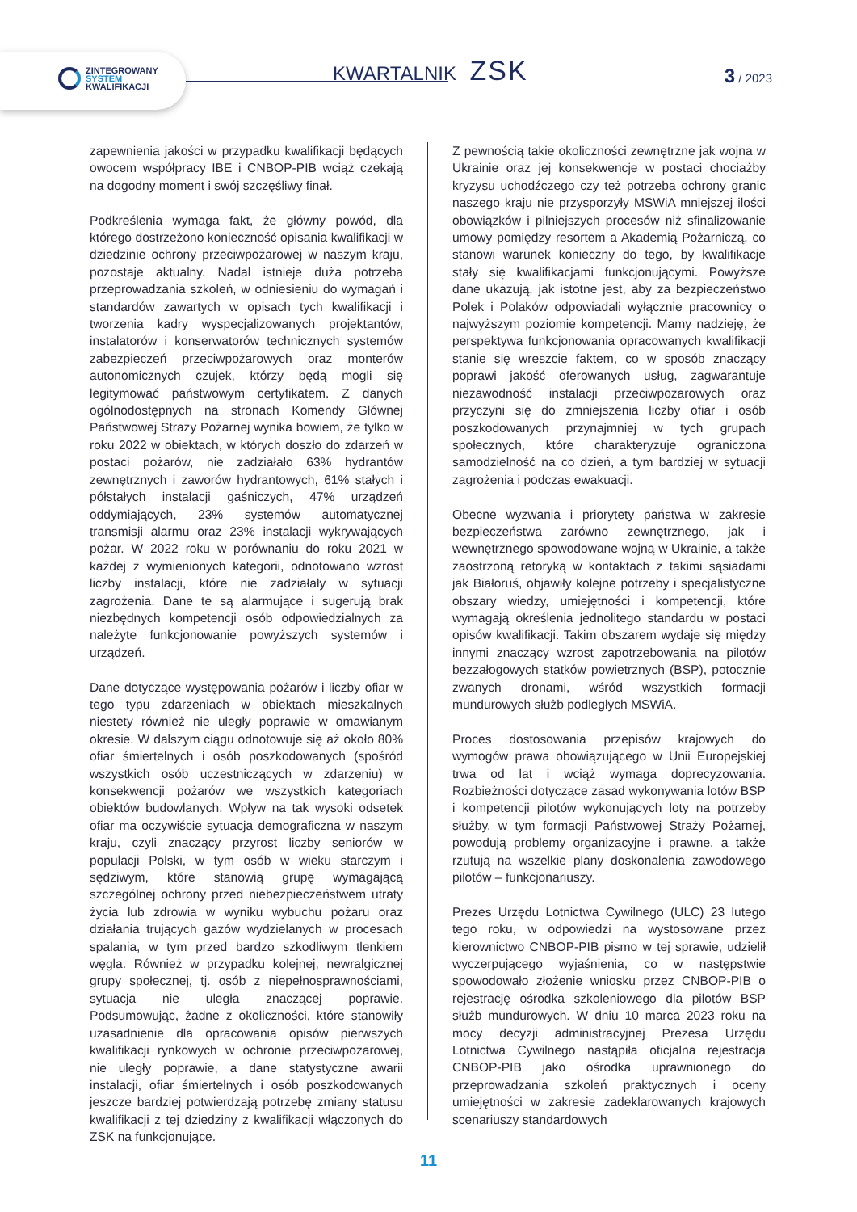ZINTEGROWANY
SYSTEM
KWALIFIKACJI
KWARTALNIK ZSK 3 / 2023
zapewnienia jakości w przypadku kwalifikacji będących owocem współpracy IBE i CNBOP-PIB wciąż czekają na dogodny moment i swój szczęśliwy finał.
Podkreślenia wymaga fakt, że główny powód, dla którego dostrzeżono konieczność opisania kwalifikacji w dziedzinie ochrony przeciwpożarowej w naszym kraju, pozostaje aktualny. Nadal istnieje duża potrzeba przeprowadzania szkoleń, w odniesieniu do wymagań i standardów zawartych w opisach tych kwalifikacji i tworzenia kadry wyspecjalizowanych projektantów, instalatorów i konserwatorów technicznych systemów zabezpieczeń przeciwpożarowych oraz monterów autonomicznych czujek, którzy będą mogli się legitymować państwowym certyfikatem. Z danych ogólnodostępnych na stronach Komendy Głównej Państwowej Straży Pożarnej wynika bowiem, że tylko w roku 2022 w obiektach, w których doszło do zdarzeń w postaci pożarów, nie zadziałało 63% hydrantów zewnętrznych i zaworów hydrantowych, 61% stałych i półstałych instalacji gaśniczych, 47% urządzeń oddymiających, 23% systemów automatycznej transmisji alarmu oraz 23% instalacji wykrywających pożar. W 2022 roku w porównaniu do roku 2021 w każdej z wymienionych kategorii, odnotowano wzrost liczby instalacji, które nie zadziałały w sytuacji zagrożenia. Dane te są alarmujące i sugerują brak niezbędnych kompetencji osób odpowiedzialnych za należyte funkcjonowanie powyższych systemów i urządzeń.
Dane dotyczące występowania pożarów i liczby ofiar w tego typu zdarzeniach w obiektach mieszkalnych niestety również nie uległy poprawie w omawianym okresie. W dalszym ciągu odnotowuje się aż około 80% ofiar śmiertelnych i osób poszkodowanych (spośród wszystkich osób uczestniczących w zdarzeniu) w konsekwencji pożarów we wszystkich kategoriach obiektów budowlanych. Wpływ na tak wysoki odsetek ofiar ma oczywiście sytuacja demograficzna w naszym kraju, czyli znaczący przyrost liczby seniorów w populacji Polski, w tym osób w wieku starczym i sędziwym, które stanowią grupę wymagającą szczególnej ochrony przed niebezpieczeństwem utraty życia lub zdrowia w wyniku wybuchu pożaru oraz działania trujących gazów wydzielanych w procesach spalania, w tym przed bardzo szkodliwym tlenkiem węgla. Również w przypadku kolejnej, newralgicznej grupy społecznej, tj. osób z niepełnosprawnościami, sytuacja nie uległa znaczącej poprawie. Podsumowując, żadne z okoliczności, które stanowiły uzasadnienie dla opracowania opisów pierwszych kwalifikacji rynkowych w ochronie przeciwpożarowej, nie uległy poprawie, a dane statystyczne awarii instalacji, ofiar śmiertelnych i osób poszkodowanych jeszcze bardziej potwierdzają potrzebę zmiany statusu kwalifikacji z tej dziedziny z kwalifikacji włączonych do ZSK na funkcjonujące.
Z pewnością takie okoliczności zewnętrzne jak wojna w Ukrainie oraz jej konsekwencje w postaci chociażby kryzysu uchodźczego czy też potrzeba ochrony granic naszego kraju nie przysporzyły MSWiA mniejszej ilości obowiązków i pilniejszych procesów niż sfinalizowanie umowy pomiędzy resortem a Akademią Pożarniczą, co stanowi warunek konieczny do tego, by kwalifikacje stały się kwalifikacjami funkcjonującymi. Powyższe dane ukazują, jak istotne jest, aby za bezpieczeństwo Polek i Polaków odpowiadali wyłącznie pracownicy o najwyższym poziomie kompetencji. Mamy nadzieję, że perspektywa funkcjonowania opracowanych kwalifikacji stanie się wreszcie faktem, co w sposób znaczący poprawi jakość oferowanych usług, zagwarantuje niezawodność instalacji przeciwpożarowych oraz przyczyni się do zmniejszenia liczby ofiar i osób poszkodowanych przynajmniej w tych grupach społecznych, które charakteryzuje ograniczona samodzielność na co dzień, a tym bardziej w sytuacji zagrożenia i podczas ewakuacji.
Obecne wyzwania i priorytety państwa w zakresie bezpieczeństwa zarówno zewnętrznego, jak i wewnętrznego spowodowane wojną w Ukrainie, a także zaostrzoną retoryką w kontaktach z takimi sąsiadami jak Białoruś, objawiły kolejne potrzeby i specjalistyczne obszary wiedzy, umiejętności i kompetencji, które wymagają określenia jednolitego standardu w postaci opisów kwalifikacji. Takim obszarem wydaje się między innymi znaczący wzrost zapotrzebowania na pilotów bezzałogowych statków powietrznych (BSP), potocznie zwanych dronami, wśród wszystkich formacji mundurowych służb podległych MSWiA.
Proces dostosowania przepisów krajowych do wymogów prawa obowiązującego w Unii Europejskiej trwa od lat i wciąż wymaga doprecyzowania. Rozbieżności dotyczące zasad wykonywania lotów BSP i kompetencji pilotów wykonujących loty na potrzeby służby, w tym formacji Państwowej Straży Pożarnej, powodują problemy organizacyjne i prawne, a także rzutują na wszelkie plany doskonalenia zawodowego pilotów – funkcjonariuszy.
Prezes Urzędu Lotnictwa Cywilnego (ULC) 23 lutego tego roku, w odpowiedzi na wystosowane przez kierownictwo CNBOP-PIB pismo w tej sprawie, udzielił wyczerpującego wyjaśnienia, co w następstwie spowodowało złożenie wniosku przez CNBOP-PIB o rejestrację ośrodka szkoleniowego dla pilotów BSP służb mundurowych. W dniu 10 marca 2023 roku na mocy decyzji administracyjnej Prezesa Urzędu Lotnictwa Cywilnego nastąpiła oficjalna rejestracja CNBOP-PIB jako ośrodka uprawnionego do przeprowadzania szkoleń praktycznych i oceny umiejętności w zakresie zadeklarowanych krajowych scenariuszy standardowych
11